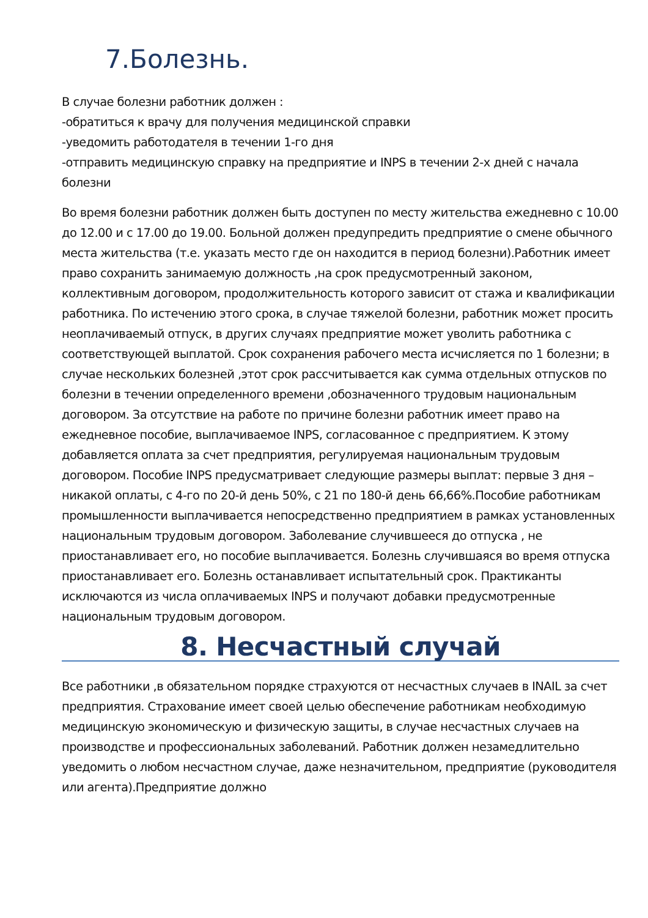7.Болезнь.
В случае болезни работник должен :
-обратиться к врачу для получения медицинской справки
-уведомить работодателя в течении 1-го дня
-отправить медицинскую справку на предприятие и INPS в течении 2-х дней с начала болезни
Во время болезни работник должен быть доступен по месту жительства ежедневно с 10.00 до 12.00 и с 17.00 до 19.00. Больной должен предупредить предприятие о смене обычного места жительства (т.е. указать место где он находится в период болезни).Работник имеет право сохранить занимаемую должность ,на срок предусмотренный законом, коллективным договором, продолжительность которого зависит от стажа и квалификации работника. По истечению этого срока, в случае тяжелой болезни, работник может просить неоплачиваемый отпуск, в других случаях предприятие может уволить работника с соответствующей выплатой. Срок сохранения рабочего места исчисляется по 1 болезни; в случае нескольких болезней ,этот срок рассчитывается как сумма отдельных отпусков по болезни в течении определенного времени ,обозначенного трудовым национальным договором. За отсутствие на работе по причине болезни работник имеет право на ежедневное пособие, выплачиваемое INPS, согласованное с предприятием. К этому добавляется оплата за счет предприятия, регулируемая национальным трудовым договором. Пособие INPS предусматривает следующие размеры выплат: первые 3 дня – никакой оплаты, с 4-го по 20-й день 50%, с 21 по 180-й день 66,66%.Пособие работникам промышленности выплачивается непосредственно предприятием в рамках установленных национальным трудовым договором. Заболевание случившееся до отпуска , не приостанавливает его, но пособие выплачивается. Болезнь случившаяся во время отпуска приостанавливает его. Болезнь останавливает испытательный срок. Практиканты исключаются из числа оплачиваемых INPS и получают добавки предусмотренные национальным трудовым договором.
8. Несчастный случай
Все работники ,в обязательном порядке страхуются от несчастных случаев в INAIL за счет предприятия. Страхование имеет своей целью обеспечение работникам необходимую медицинскую экономическую и физическую защиты, в случае несчастных случаев на производстве и профессиональных заболеваний. Работник должен незамедлительно уведомить о любом несчастном случае, даже незначительном, предприятие (руководителя или агента).Предприятие должно